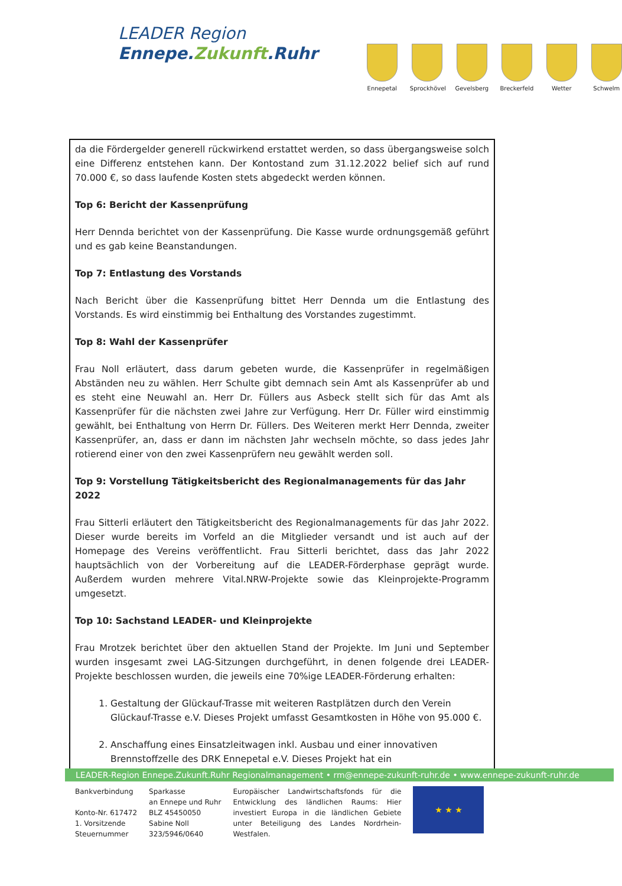LEADER Region
Ennepe.Zukunft.Ruhr
Ennepetal Sprockhövel
Gevelsberg
Breckerfeld
Wetter Schwelm
da die Fördergelder generell rückwirkend erstattet werden, so dass übergangsweise solch eine Differenz entstehen kann. Der Kontostand zum 31.12.2022 belief sich auf rund 70.000 €, so dass laufende Kosten stets abgedeckt werden können.
Top 6: Bericht der Kassenprüfung
Herr Dennda berichtet von der Kassenprüfung. Die Kasse wurde ordnungsgemäß geführt und es gab keine Beanstandungen.
Top 7: Entlastung des Vorstands
Nach Bericht über die Kassenprüfung bittet Herr Dennda um die Entlastung des Vorstands. Es wird einstimmig bei Enthaltung des Vorstandes zugestimmt.
Top 8: Wahl der Kassenprüfer
Frau Noll erläutert, dass darum gebeten wurde, die Kassenprüfer in regelmäßigen Abständen neu zu wählen. Herr Schulte gibt demnach sein Amt als Kassenprüfer ab und es steht eine Neuwahl an. Herr Dr. Füllers aus Asbeck stellt sich für das Amt als Kassenprüfer für die nächsten zwei Jahre zur Verfügung. Herr Dr. Füller wird einstimmig gewählt, bei Enthaltung von Herrn Dr. Füllers. Des Weiteren merkt Herr Dennda, zweiter Kassenprüfer, an, dass er dann im nächsten Jahr wechseln möchte, so dass jedes Jahr rotierend einer von den zwei Kassenprüfern neu gewählt werden soll.
Top 9: Vorstellung Tätigkeitsbericht des Regionalmanagements für das Jahr 2022
Frau Sitterli erläutert den Tätigkeitsbericht des Regionalmanagements für das Jahr 2022. Dieser wurde bereits im Vorfeld an die Mitglieder versandt und ist auch auf der Homepage des Vereins veröffentlicht. Frau Sitterli berichtet, dass das Jahr 2022 hauptsächlich von der Vorbereitung auf die LEADER-Förderphase geprägt wurde. Außerdem wurden mehrere Vital.NRW-Projekte sowie das Kleinprojekte-Programm umgesetzt.
Top 10: Sachstand LEADER- und Kleinprojekte
Frau Mrotzek berichtet über den aktuellen Stand der Projekte. Im Juni und September wurden insgesamt zwei LAG-Sitzungen durchgeführt, in denen folgende drei LEADER-Projekte beschlossen wurden, die jeweils eine 70%ige LEADER-Förderung erhalten:
1. Gestaltung der Glückauf-Trasse mit weiteren Rastplätzen durch den Verein Glückauf-Trasse e.V. Dieses Projekt umfasst Gesamtkosten in Höhe von 95.000 €.
2. Anschaffung eines Einsatzleitwagen inkl. Ausbau und einer innovativen Brennstoffzelle des DRK Ennepetal e.V. Dieses Projekt hat ein
LEADER-Region Ennepe.Zukunft.Ruhr Regionalmanagement • rm@ennepe-zukunft-ruhr.de • www.ennepe-zukunft-ruhr.de
Bankverbindung
Konto-Nr. 617472
1. Vorsitzende
Steuernummer
Sparkasse
an Ennepe und Ruhr
BLZ 45450050
Sabine Noll
323/5946/0640
Europäischer Landwirtschaftsfonds für die Entwicklung des ländlichen Raums: Hier investiert Europa in die ländlichen Gebiete unter Beteiligung des Landes Nordrhein-Westfalen.
★ ★ ★